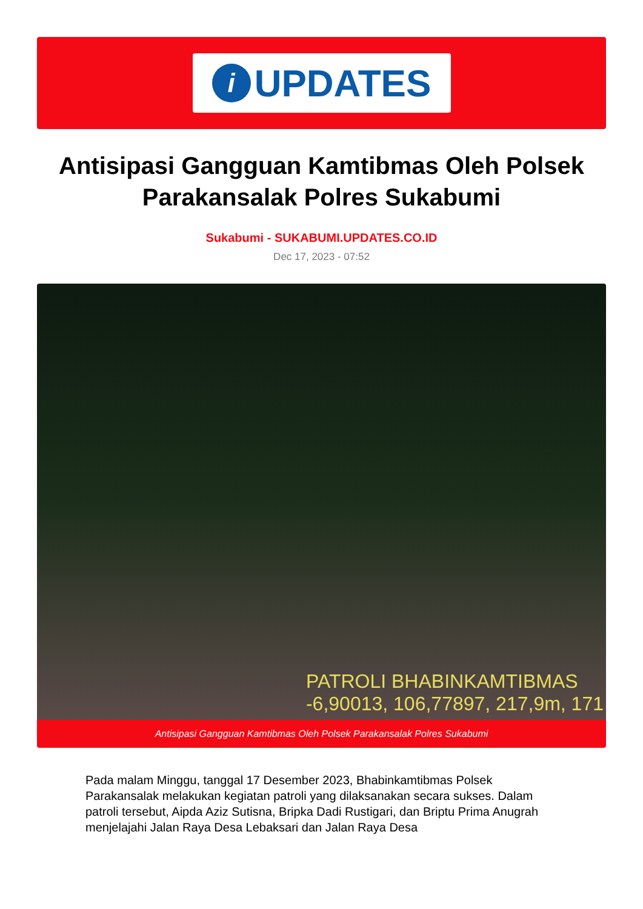i
UPDATES
Antisipasi Gangguan Kamtibmas Oleh Polsek Parakansalak Polres Sukabumi
Sukabumi - SUKABUMI.UPDATES.CO.ID
Dec 17, 2023 - 07:52
PATROLI BHABINKAMTIBMAS
-6,90013, 106,77897, 217,9m, 171
Antisipasi Gangguan Kamtibmas Oleh Polsek Parakansalak Polres Sukabumi
Pada malam Minggu, tanggal 17 Desember 2023, Bhabinkamtibmas Polsek Parakansalak melakukan kegiatan patroli yang dilaksanakan secara sukses. Dalam patroli tersebut, Aipda Aziz Sutisna, Bripka Dadi Rustigari, dan Briptu Prima Anugrah menjelajahi Jalan Raya Desa Lebaksari dan Jalan Raya Desa